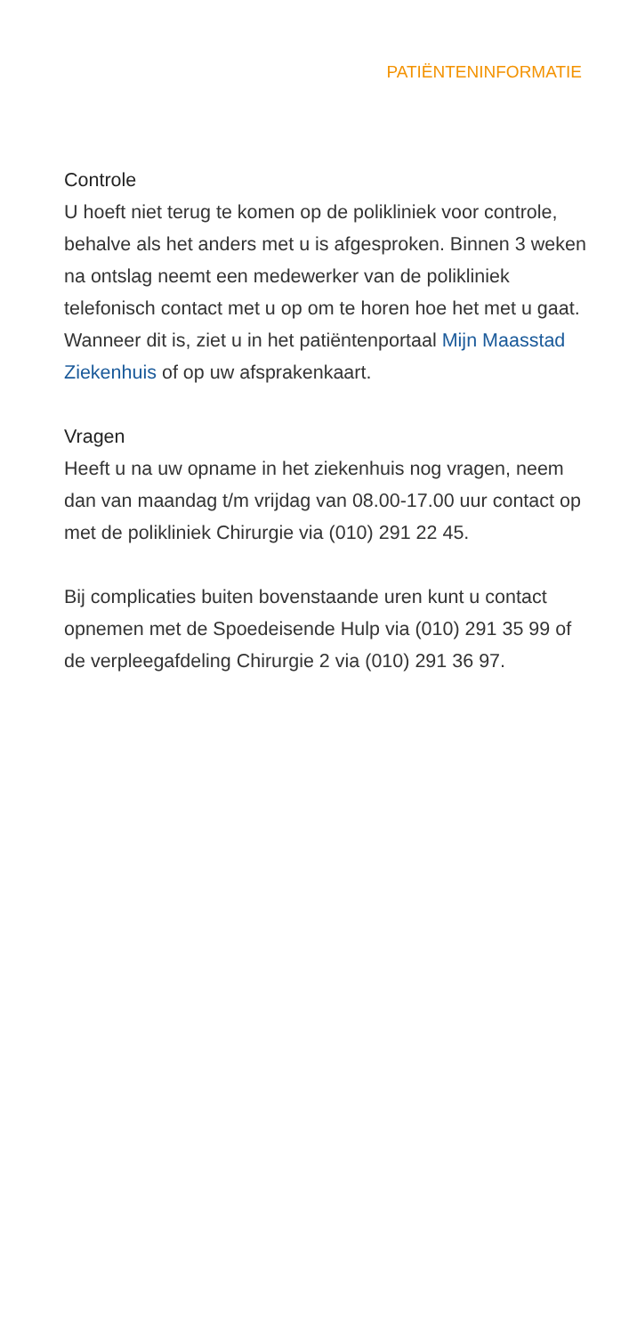PATIËNTENINFORMATIE
Controle
U hoeft niet terug te komen op de polikliniek voor controle, behalve als het anders met u is afgesproken. Binnen 3 weken na ontslag neemt een medewerker van de polikliniek telefonisch contact met u op om te horen hoe het met u gaat. Wanneer dit is, ziet u in het patiëntenportaal Mijn Maasstad Ziekenhuis of op uw afsprakenkaart.
Vragen
Heeft u na uw opname in het ziekenhuis nog vragen, neem dan van maandag t/m vrijdag van 08.00-17.00 uur contact op met de polikliniek Chirurgie via (010) 291 22 45.
Bij complicaties buiten bovenstaande uren kunt u contact opnemen met de Spoedeisende Hulp via (010) 291 35 99 of de verpleegafdeling Chirurgie 2 via (010) 291 36 97.